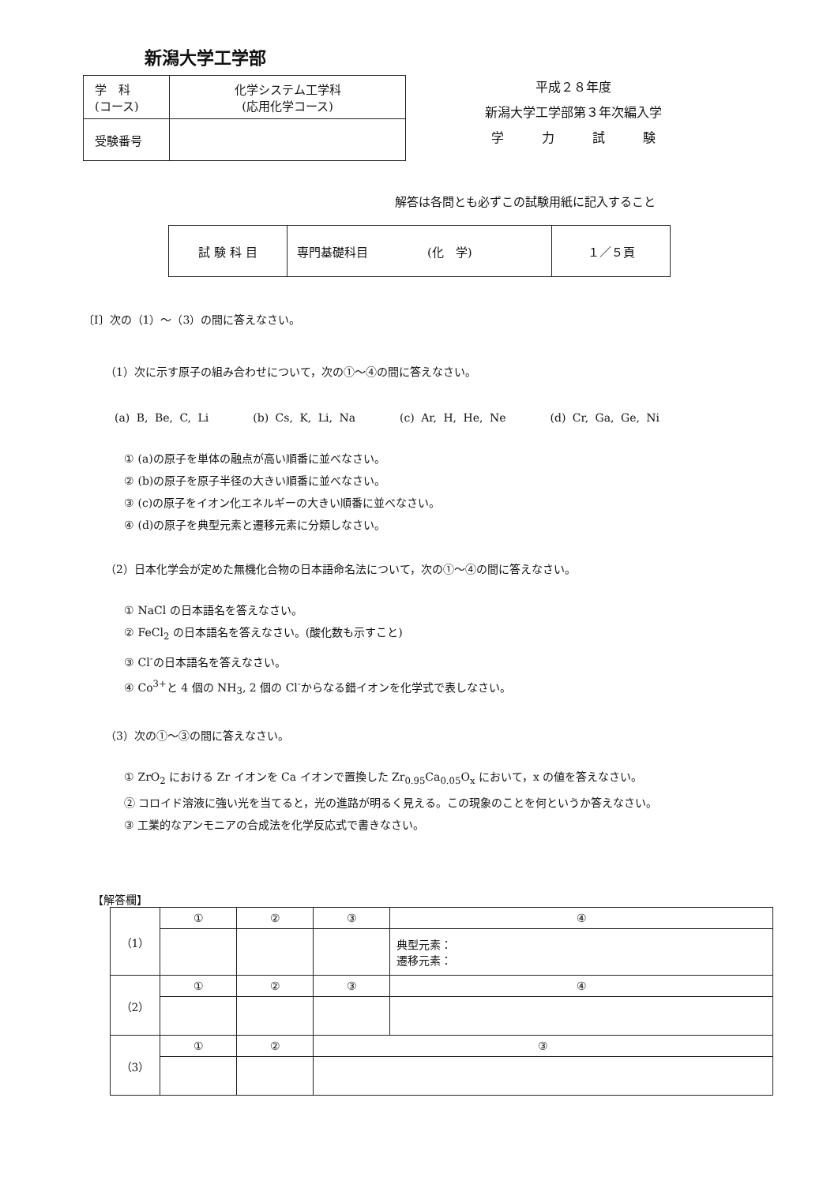新潟大学工学部
| 学 科 (コース) | 化学システム工学科 (応用化学コース) |
| 受験番号 | |
平成２８年度
新潟大学工学部第３年次編入学
学　　　力　　　試　　　験
解答は各問とも必ずこの試験用紙に記入すること
| 試 験 科 目 | 専門基礎科目 (化 学) | １／５頁 |
〔Ⅰ〕次の（1）～（3）の間に答えなさい。
（1）次に示す原子の組み合わせについて，次の①～④の間に答えなさい。
(a) B, Be, C, Li　　　　(b) Cs, K, Li, Na　　　　(c) Ar, H, He, Ne　　　　(d) Cr, Ga, Ge, Ni
① (a)の原子を単体の融点が高い順番に並べなさい。
② (b)の原子を原子半径の大きい順番に並べなさい。
③ (c)の原子をイオン化エネルギーの大きい順番に並べなさい。
④ (d)の原子を典型元素と遷移元素に分類しなさい。
（2）日本化学会が定めた無機化合物の日本語命名法について，次の①～④の間に答えなさい。
① NaCl の日本語名を答えなさい。
② FeCl<sub>2</sub> の日本語名を答えなさい。(酸化数も示すこと)
③ Cl<sup>-</sup>の日本語名を答えなさい。
④ Co<sup>3+</sup>と 4 個の NH<sub>3</sub>, 2 個の Cl<sup>-</sup>からなる錯イオンを化学式で表しなさい。
（3）次の①～③の間に答えなさい。
① ZrO<sub>2</sub> における Zr イオンを Ca イオンで置換した Zr<sub>0.95</sub>Ca<sub>0.05</sub>O<sub>x</sub> において，x の値を答えなさい。
② コロイド溶液に強い光を当てると，光の進路が明るく見える。この現象のことを何というか答えなさい。
③ 工業的なアンモニアの合成法を化学反応式で書きなさい。
【解答欄】
| （1） | ① | ② | ③ | ④ |
| | | | | 典型元素： 遷移元素： |
| （2） | ① | ② | ③ | ④ |
| （3） | ① | ② | ③ | |